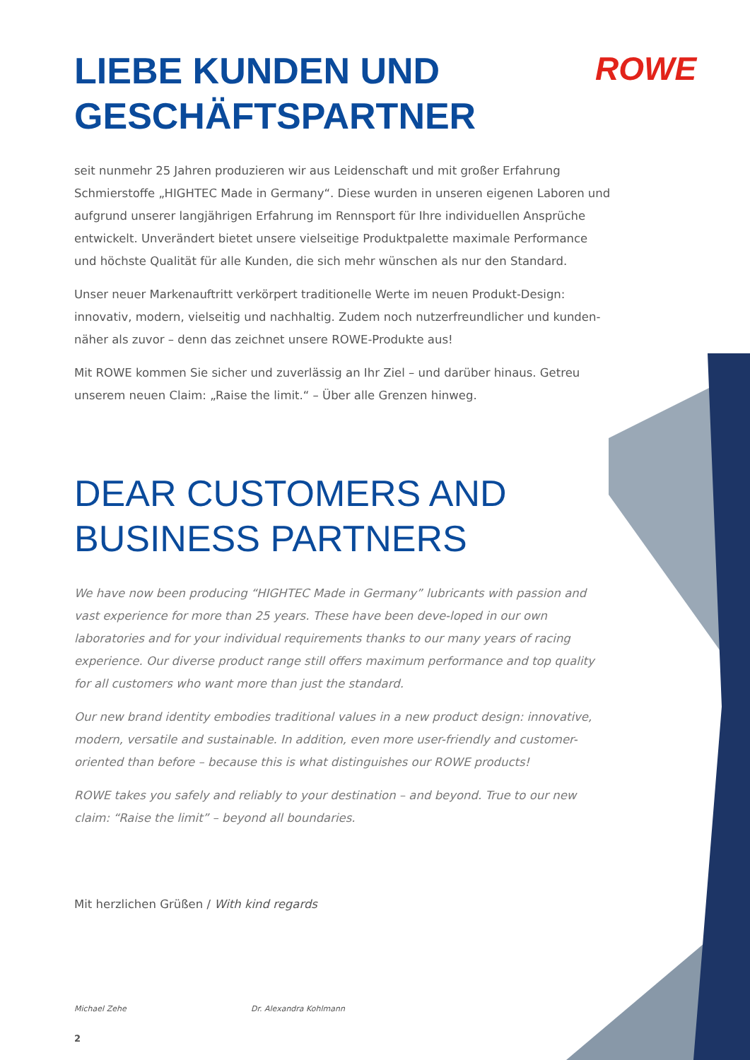ROWE
LIEBE KUNDEN UND GESCHÄFTSPARTNER
seit nunmehr 25 Jahren produzieren wir aus Leidenschaft und mit großer Erfahrung Schmierstoffe „HIGHTEC Made in Germany“. Diese wurden in unseren eigenen Laboren und aufgrund unserer langjährigen Erfahrung im Rennsport für Ihre individuellen Ansprüche entwickelt. Unverändert bietet unsere vielseitige Produktpalette maximale Performance und höchste Qualität für alle Kunden, die sich mehr wünschen als nur den Standard.
Unser neuer Markenauftritt verkörpert traditionelle Werte im neuen Produkt-Design: innovativ, modern, vielseitig und nachhaltig. Zudem noch nutzerfreundlicher und kunden-näher als zuvor – denn das zeichnet unsere ROWE-Produkte aus!
Mit ROWE kommen Sie sicher und zuverlässig an Ihr Ziel – und darüber hinaus. Getreu unserem neuen Claim: „Raise the limit.“ – Über alle Grenzen hinweg.
DEAR CUSTOMERS AND BUSINESS PARTNERS
We have now been producing “HIGHTEC Made in Germany” lubricants with passion and vast experience for more than 25 years. These have been deve-loped in our own laboratories and for your individual requirements thanks to our many years of racing experience. Our diverse product range still offers maximum performance and top quality for all customers who want more than just the standard.
Our new brand identity embodies traditional values in a new product design: innovative, modern, versatile and sustainable. In addition, even more user-friendly and customer-oriented than before – because this is what distinguishes our ROWE products!
ROWE takes you safely and reliably to your destination – and beyond. True to our new claim: “Raise the limit” – beyond all boundaries.
Mit herzlichen Grüßen / With kind regards
Michael Zehe Dr. Alexandra Kohlmann
2